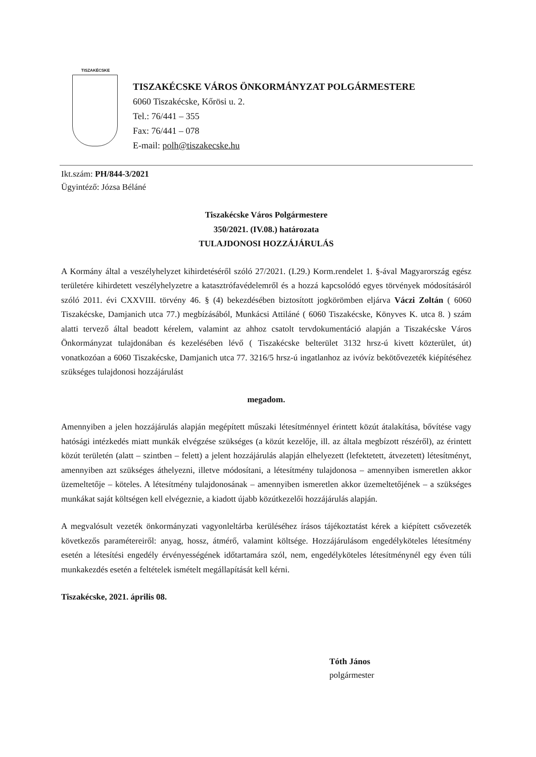TISZAKÉCSKE
TISZAKÉCSKE VÁROS ÖNKORMÁNYZAT POLGÁRMESTERE
6060 Tiszakécske, Kőrösi u. 2.
Tel.: 76/441 – 355
Fax: 76/441 – 078
E-mail: polh@tiszakecske.hu
Ikt.szám: PH/844-3/2021
Ügyintéző: Józsa Béláné
Tiszakécske Város Polgármestere
350/2021. (IV.08.) határozata
TULAJDONOSI HOZZÁJÁRULÁS
A Kormány által a veszélyhelyzet kihirdetéséről szóló 27/2021. (I.29.) Korm.rendelet 1. §-ával Magyarország egész területére kihirdetett veszélyhelyzetre a katasztrófavédelemről és a hozzá kapcsolódó egyes törvények módosításáról szóló 2011. évi CXXVIII. törvény 46. § (4) bekezdésében biztosított jogkörömben eljárva Váczi Zoltán ( 6060 Tiszakécske, Damjanich utca 77.) megbízásából, Munkácsi Attiláné ( 6060 Tiszakécske, Könyves K. utca 8. ) szám alatti tervező által beadott kérelem, valamint az ahhoz csatolt tervdokumentáció alapján a Tiszakécske Város Önkormányzat tulajdonában és kezelésében lévő ( Tiszakécske belterület 3132 hrsz-ú kivett közterület, út) vonatkozóan a 6060 Tiszakécske, Damjanich utca 77. 3216/5 hrsz-ú ingatlanhoz az ivóvíz bekötővezeték kiépítéséhez szükséges tulajdonosi hozzájárulást
megadom.
Amennyiben a jelen hozzájárulás alapján megépített műszaki létesítménnyel érintett közút átalakítása, bővítése vagy hatósági intézkedés miatt munkák elvégzése szükséges (a közút kezelője, ill. az általa megbízott részéről), az érintett közút területén (alatt – szintben – felett) a jelent hozzájárulás alapján elhelyezett (lefektetett, átvezetett) létesítményt, amennyiben azt szükséges áthelyezni, illetve módosítani, a létesítmény tulajdonosa – amennyiben ismeretlen akkor üzemeltetője – köteles. A létesítmény tulajdonosának – amennyiben ismeretlen akkor üzemeltetőjének – a szükséges munkákat saját költségen kell elvégeznie, a kiadott újabb közútkezelői hozzájárulás alapján.
A megvalósult vezeték önkormányzati vagyonleltárba kerüléséhez írásos tájékoztatást kérek a kiépített csővezeték következős paramétereiről: anyag, hossz, átmérő, valamint költsége. Hozzájárulásom engedélyköteles létesítmény esetén a létesítési engedély érvényességének időtartamára szól, nem, engedélyköteles létesítménynél egy éven túli munkakezdés esetén a feltételek ismételt megállapítását kell kérni.
Tiszakécske, 2021. április 08.
Tóth János
polgármester